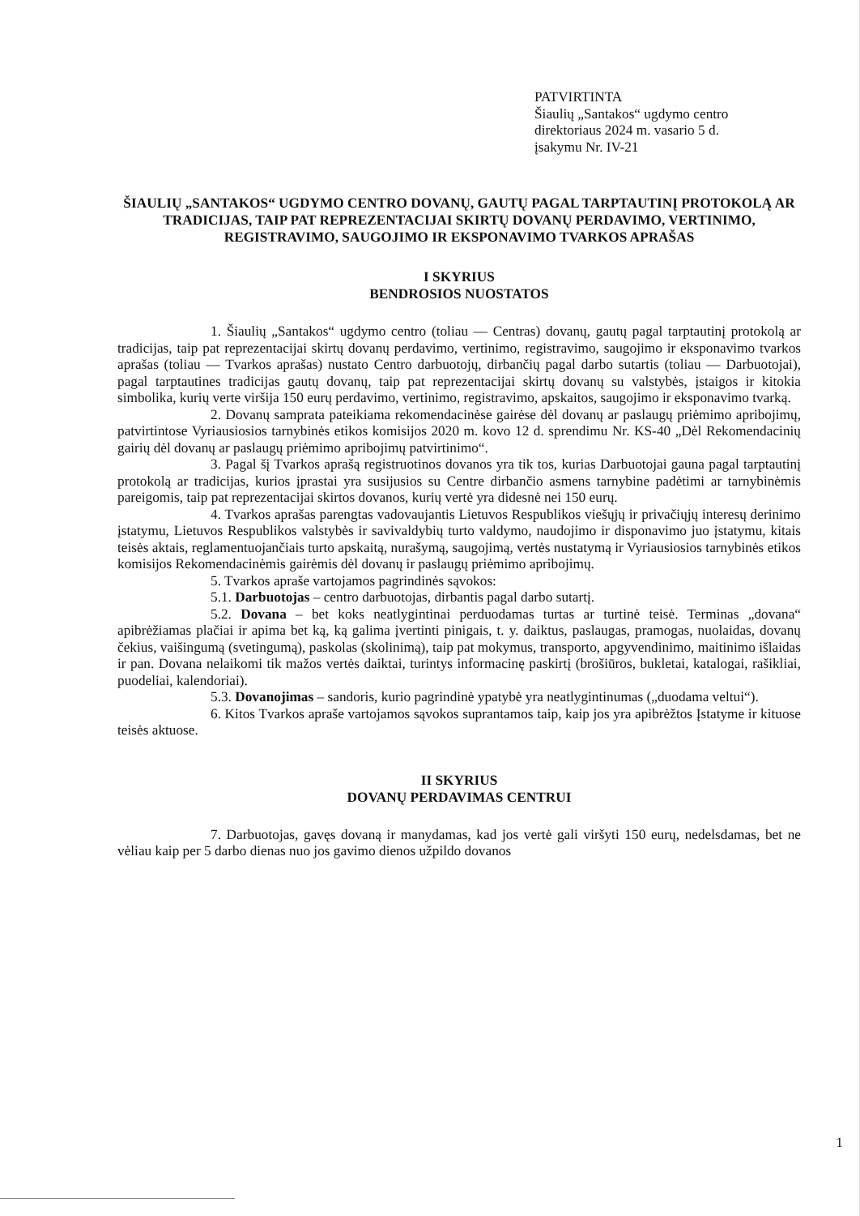PATVIRTINTA
Šiaulių „Santakos“ ugdymo centro
direktoriaus 2024 m. vasario 5 d.
įsakymu Nr. IV-21
ŠIAULIŲ „SANTAKOS“ UGDYMO CENTRO DOVANŲ, GAUTŲ PAGAL TARPTAUTINĮ PROTOKOLĄ AR TRADICIJAS, TAIP PAT REPREZENTACIJAI SKIRTŲ DOVANŲ PERDAVIMO, VERTINIMO, REGISTRAVIMO, SAUGOJIMO IR EKSPONAVIMO TVARKOS APRAŠAS
I SKYRIUS
BENDROSIOS NUOSTATOS
1. Šiaulių „Santakos“ ugdymo centro (toliau — Centras) dovanų, gautų pagal tarptautinį protokolą ar tradicijas, taip pat reprezentacijai skirtų dovanų perdavimo, vertinimo, registravimo, saugojimo ir eksponavimo tvarkos aprašas (toliau — Tvarkos aprašas) nustato Centro darbuotojų, dirbančių pagal darbo sutartis (toliau — Darbuotojai), pagal tarptautines tradicijas gautų dovanų, taip pat reprezentacijai skirtų dovanų su valstybės, įstaigos ir kitokia simbolika, kurių verte viršija 150 eurų perdavimo, vertinimo, registravimo, apskaitos, saugojimo ir eksponavimo tvarką.
2. Dovanų samprata pateikiama rekomendacinėse gairėse dėl dovanų ar paslaugų priėmimo apribojimų, patvirtintose Vyriausiosios tarnybinės etikos komisijos 2020 m. kovo 12 d. sprendimu Nr. KS-40 „Dėl Rekomendacinių gairių dėl dovanų ar paslaugų priėmimo apribojimų patvirtinimo“.
3. Pagal šį Tvarkos aprašą registruotinos dovanos yra tik tos, kurias Darbuotojai gauna pagal tarptautinį protokolą ar tradicijas, kurios įprastai yra susijusios su Centre dirbančio asmens tarnybine padėtimi ar tarnybinėmis pareigomis, taip pat reprezentacijai skirtos dovanos, kurių vertė yra didesnė nei 150 eurų.
4. Tvarkos aprašas parengtas vadovaujantis Lietuvos Respublikos viešųjų ir privačiųjų interesų derinimo įstatymu, Lietuvos Respublikos valstybės ir savivaldybių turto valdymo, naudojimo ir disponavimo juo įstatymu, kitais teisės aktais, reglamentuojančiais turto apskaitą, nurašymą, saugojimą, vertės nustatymą ir Vyriausiosios tarnybinės etikos komisijos Rekomendacinėmis gairėmis dėl dovanų ir paslaugų priėmimo apribojimų.
5. Tvarkos apraše vartojamos pagrindinės sąvokos:
5.1. Darbuotojas – centro darbuotojas, dirbantis pagal darbo sutartį.
5.2. Dovana – bet koks neatlygintinai perduodamas turtas ar turtinė teisė. Terminas „dovana“ apibrėžiamas plačiai ir apima bet ką, ką galima įvertinti pinigais, t. y. daiktus, paslaugas, pramogas, nuolaidas, dovanų čekius, vaišingumą (svetingumą), paskolas (skolinimą), taip pat mokymus, transporto, apgyvendinimo, maitinimo išlaidas ir pan. Dovana nelaikomi tik mažos vertės daiktai, turintys informacinę paskirtį (brošiūros, bukletai, katalogai, rašikliai, puodeliai, kalendoriai).
5.3. Dovanojimas – sandoris, kurio pagrindinė ypatybė yra neatlygintinumas („duodama veltui“).
6. Kitos Tvarkos apraše vartojamos sąvokos suprantamos taip, kaip jos yra apibrėžtos Įstatyme ir kituose teisės aktuose.
II SKYRIUS
DOVANŲ PERDAVIMAS CENTRUI
7. Darbuotojas, gavęs dovaną ir manydamas, kad jos vertė gali viršyti 150 eurų, nedelsdamas, bet ne vėliau kaip per 5 darbo dienas nuo jos gavimo dienos užpildo dovanos
1